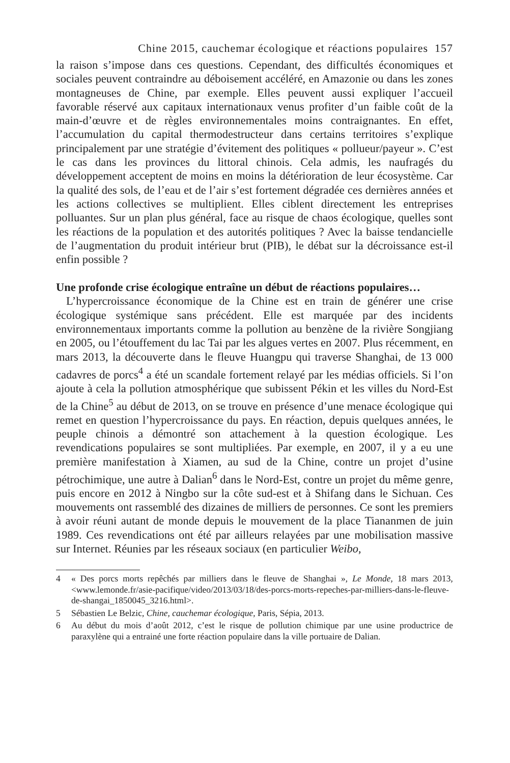Chine 2015, cauchemar écologique et réactions populaires 157
la raison s’impose dans ces questions. Cependant, des difficultés économiques et sociales peuvent contraindre au déboisement accéléré, en Amazonie ou dans les zones montagneuses de Chine, par exemple. Elles peuvent aussi expliquer l’accueil favorable réservé aux capitaux internationaux venus profiter d’un faible coût de la main-d’œuvre et de règles environnementales moins contraignantes. En effet, l’accumulation du capital thermodestructeur dans certains territoires s’explique principalement par une stratégie d’évitement des politiques « pollueur/payeur ». C’est le cas dans les provinces du littoral chinois. Cela admis, les naufragés du développement acceptent de moins en moins la détérioration de leur écosystème. Car la qualité des sols, de l’eau et de l’air s’est fortement dégradée ces dernières années et les actions collectives se multiplient. Elles ciblent directement les entreprises polluantes. Sur un plan plus général, face au risque de chaos écologique, quelles sont les réactions de la population et des autorités politiques ? Avec la baisse tendancielle de l’augmentation du produit intérieur brut (PIB), le débat sur la décroissance est-il enfin possible ?
Une profonde crise écologique entraîne un début de réactions populaires…
L’hypercroissance économique de la Chine est en train de générer une crise écologique systémique sans précédent. Elle est marquée par des incidents environnementaux importants comme la pollution au benzène de la rivière Songjiang en 2005, ou l’étouffement du lac Tai par les algues vertes en 2007. Plus récemment, en mars 2013, la découverte dans le fleuve Huangpu qui traverse Shanghai, de 13 000 cadavres de porcs<sup>4</sup> a été un scandale fortement relayé par les médias officiels. Si l’on ajoute à cela la pollution atmosphérique que subissent Pékin et les villes du Nord-Est de la Chine<sup>5</sup> au début de 2013, on se trouve en présence d’une menace écologique qui remet en question l’hypercroissance du pays. En réaction, depuis quelques années, le peuple chinois a démontré son attachement à la question écologique. Les revendications populaires se sont multipliées. Par exemple, en 2007, il y a eu une première manifestation à Xiamen, au sud de la Chine, contre un projet d’usine pétrochimique, une autre à Dalian<sup>6</sup> dans le Nord-Est, contre un projet du même genre, puis encore en 2012 à Ningbo sur la côte sud-est et à Shifang dans le Sichuan. Ces mouvements ont rassemblé des dizaines de milliers de personnes. Ce sont les premiers à avoir réuni autant de monde depuis le mouvement de la place Tiananmen de juin 1989. Ces revendications ont été par ailleurs relayées par une mobilisation massive sur Internet. Réunies par les réseaux sociaux (en particulier Weibo,
4 « Des porcs morts repêchés par milliers dans le fleuve de Shanghai », Le Monde, 18 mars 2013, <www.lemonde.fr/asie-pacifique/video/2013/03/18/des-porcs-morts-repeches-par-milliers-dans-le-fleuve-de-shangai_1850045_3216.html>.
5 Sébastien Le Belzic, Chine, cauchemar écologique, Paris, Sépia, 2013.
6 Au début du mois d’août 2012, c’est le risque de pollution chimique par une usine productrice de paraxylène qui a entrainé une forte réaction populaire dans la ville portuaire de Dalian.